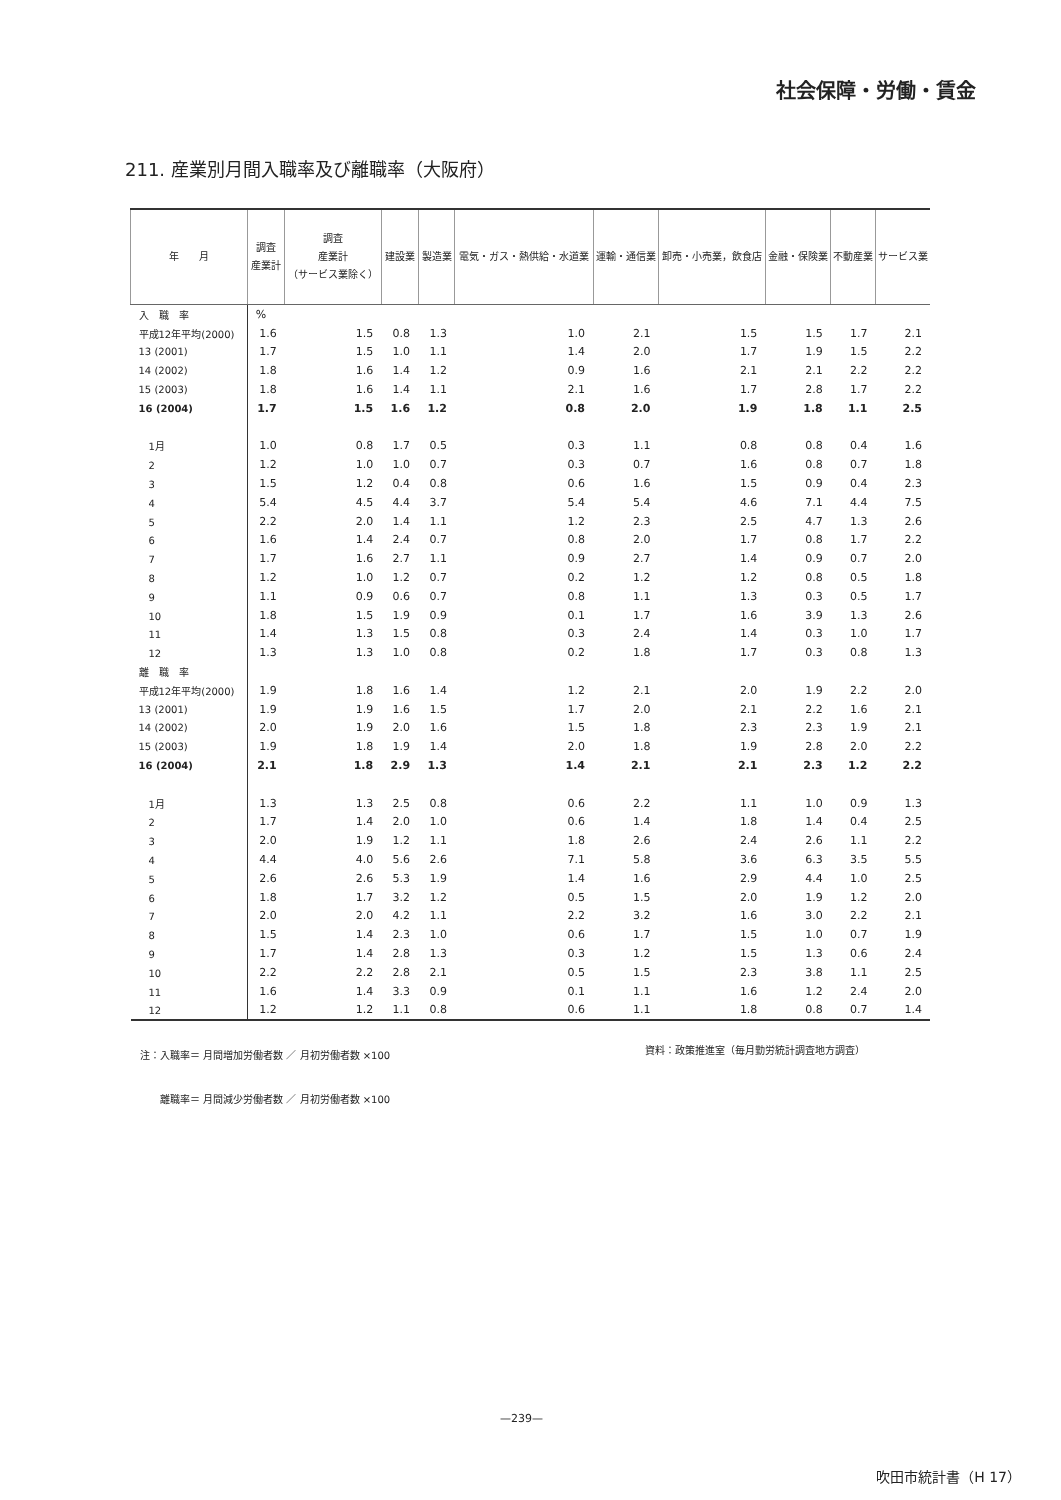社会保障・労働・賃金
211. 産業別月間入職率及び離職率（大阪府）
| 年 月 | 調査 産業計 | 調査 産業計 （サービス業除く） | 建設業 | 製造業 | 電気・ガス・熱供給・水道業 | 運輸・通信業 | 卸売・小売業，飲食店 | 金融・保険業 | 不動産業 | サービス業 |
| --- | --- | --- | --- | --- | --- | --- | --- | --- | --- | --- |
| 入 職 率 | % | | | | | | | | | |
| 平成12年平均(2000) | 1.6 | 1.5 | 0.8 | 1.3 | 1.0 | 2.1 | 1.5 | 1.5 | 1.7 | 2.1 |
| 13 (2001) | 1.7 | 1.5 | 1.0 | 1.1 | 1.4 | 2.0 | 1.7 | 1.9 | 1.5 | 2.2 |
| 14 (2002) | 1.8 | 1.6 | 1.4 | 1.2 | 0.9 | 1.6 | 2.1 | 2.1 | 2.2 | 2.2 |
| 15 (2003) | 1.8 | 1.6 | 1.4 | 1.1 | 2.1 | 1.6 | 1.7 | 2.8 | 1.7 | 2.2 |
| 16 (2004) | 1.7 | 1.5 | 1.6 | 1.2 | 0.8 | 2.0 | 1.9 | 1.8 | 1.1 | 2.5 |
| 1月 | 1.0 | 0.8 | 1.7 | 0.5 | 0.3 | 1.1 | 0.8 | 0.8 | 0.4 | 1.6 |
| 2 | 1.2 | 1.0 | 1.0 | 0.7 | 0.3 | 0.7 | 1.6 | 0.8 | 0.7 | 1.8 |
| 3 | 1.5 | 1.2 | 0.4 | 0.8 | 0.6 | 1.6 | 1.5 | 0.9 | 0.4 | 2.3 |
| 4 | 5.4 | 4.5 | 4.4 | 3.7 | 5.4 | 5.4 | 4.6 | 7.1 | 4.4 | 7.5 |
| 5 | 2.2 | 2.0 | 1.4 | 1.1 | 1.2 | 2.3 | 2.5 | 4.7 | 1.3 | 2.6 |
| 6 | 1.6 | 1.4 | 2.4 | 0.7 | 0.8 | 2.0 | 1.7 | 0.8 | 1.7 | 2.2 |
| 7 | 1.7 | 1.6 | 2.7 | 1.1 | 0.9 | 2.7 | 1.4 | 0.9 | 0.7 | 2.0 |
| 8 | 1.2 | 1.0 | 1.2 | 0.7 | 0.2 | 1.2 | 1.2 | 0.8 | 0.5 | 1.8 |
| 9 | 1.1 | 0.9 | 0.6 | 0.7 | 0.8 | 1.1 | 1.3 | 0.3 | 0.5 | 1.7 |
| 10 | 1.8 | 1.5 | 1.9 | 0.9 | 0.1 | 1.7 | 1.6 | 3.9 | 1.3 | 2.6 |
| 11 | 1.4 | 1.3 | 1.5 | 0.8 | 0.3 | 2.4 | 1.4 | 0.3 | 1.0 | 1.7 |
| 12 | 1.3 | 1.3 | 1.0 | 0.8 | 0.2 | 1.8 | 1.7 | 0.3 | 0.8 | 1.3 |
| 離 職 率 | | | | | | | | | | |
| 平成12年平均(2000) | 1.9 | 1.8 | 1.6 | 1.4 | 1.2 | 2.1 | 2.0 | 1.9 | 2.2 | 2.0 |
| 13 (2001) | 1.9 | 1.9 | 1.6 | 1.5 | 1.7 | 2.0 | 2.1 | 2.2 | 1.6 | 2.1 |
| 14 (2002) | 2.0 | 1.9 | 2.0 | 1.6 | 1.5 | 1.8 | 2.3 | 2.3 | 1.9 | 2.1 |
| 15 (2003) | 1.9 | 1.8 | 1.9 | 1.4 | 2.0 | 1.8 | 1.9 | 2.8 | 2.0 | 2.2 |
| 16 (2004) | 2.1 | 1.8 | 2.9 | 1.3 | 1.4 | 2.1 | 2.1 | 2.3 | 1.2 | 2.2 |
| 1月 | 1.3 | 1.3 | 2.5 | 0.8 | 0.6 | 2.2 | 1.1 | 1.0 | 0.9 | 1.3 |
| 2 | 1.7 | 1.4 | 2.0 | 1.0 | 0.6 | 1.4 | 1.8 | 1.4 | 0.4 | 2.5 |
| 3 | 2.0 | 1.9 | 1.2 | 1.1 | 1.8 | 2.6 | 2.4 | 2.6 | 1.1 | 2.2 |
| 4 | 4.4 | 4.0 | 5.6 | 2.6 | 7.1 | 5.8 | 3.6 | 6.3 | 3.5 | 5.5 |
| 5 | 2.6 | 2.6 | 5.3 | 1.9 | 1.4 | 1.6 | 2.9 | 4.4 | 1.0 | 2.5 |
| 6 | 1.8 | 1.7 | 3.2 | 1.2 | 0.5 | 1.5 | 2.0 | 1.9 | 1.2 | 2.0 |
| 7 | 2.0 | 2.0 | 4.2 | 1.1 | 2.2 | 3.2 | 1.6 | 3.0 | 2.2 | 2.1 |
| 8 | 1.5 | 1.4 | 2.3 | 1.0 | 0.6 | 1.7 | 1.5 | 1.0 | 0.7 | 1.9 |
| 9 | 1.7 | 1.4 | 2.8 | 1.3 | 0.3 | 1.2 | 1.5 | 1.3 | 0.6 | 2.4 |
| 10 | 2.2 | 2.2 | 2.8 | 2.1 | 0.5 | 1.5 | 2.3 | 3.8 | 1.1 | 2.5 |
| 11 | 1.6 | 1.4 | 3.3 | 0.9 | 0.1 | 1.1 | 1.6 | 1.2 | 2.4 | 2.0 |
| 12 | 1.2 | 1.2 | 1.1 | 0.8 | 0.6 | 1.1 | 1.8 | 0.8 | 0.7 | 1.4 |
資料：政策推進室（毎月勤労統計調査地方調査）
注：入職率＝ 月間増加労働者数 ／ 月初労働者数 ×100
　　離職率＝ 月間減少労働者数 ／ 月初労働者数 ×100
—239—
吹田市統計書（H 17）